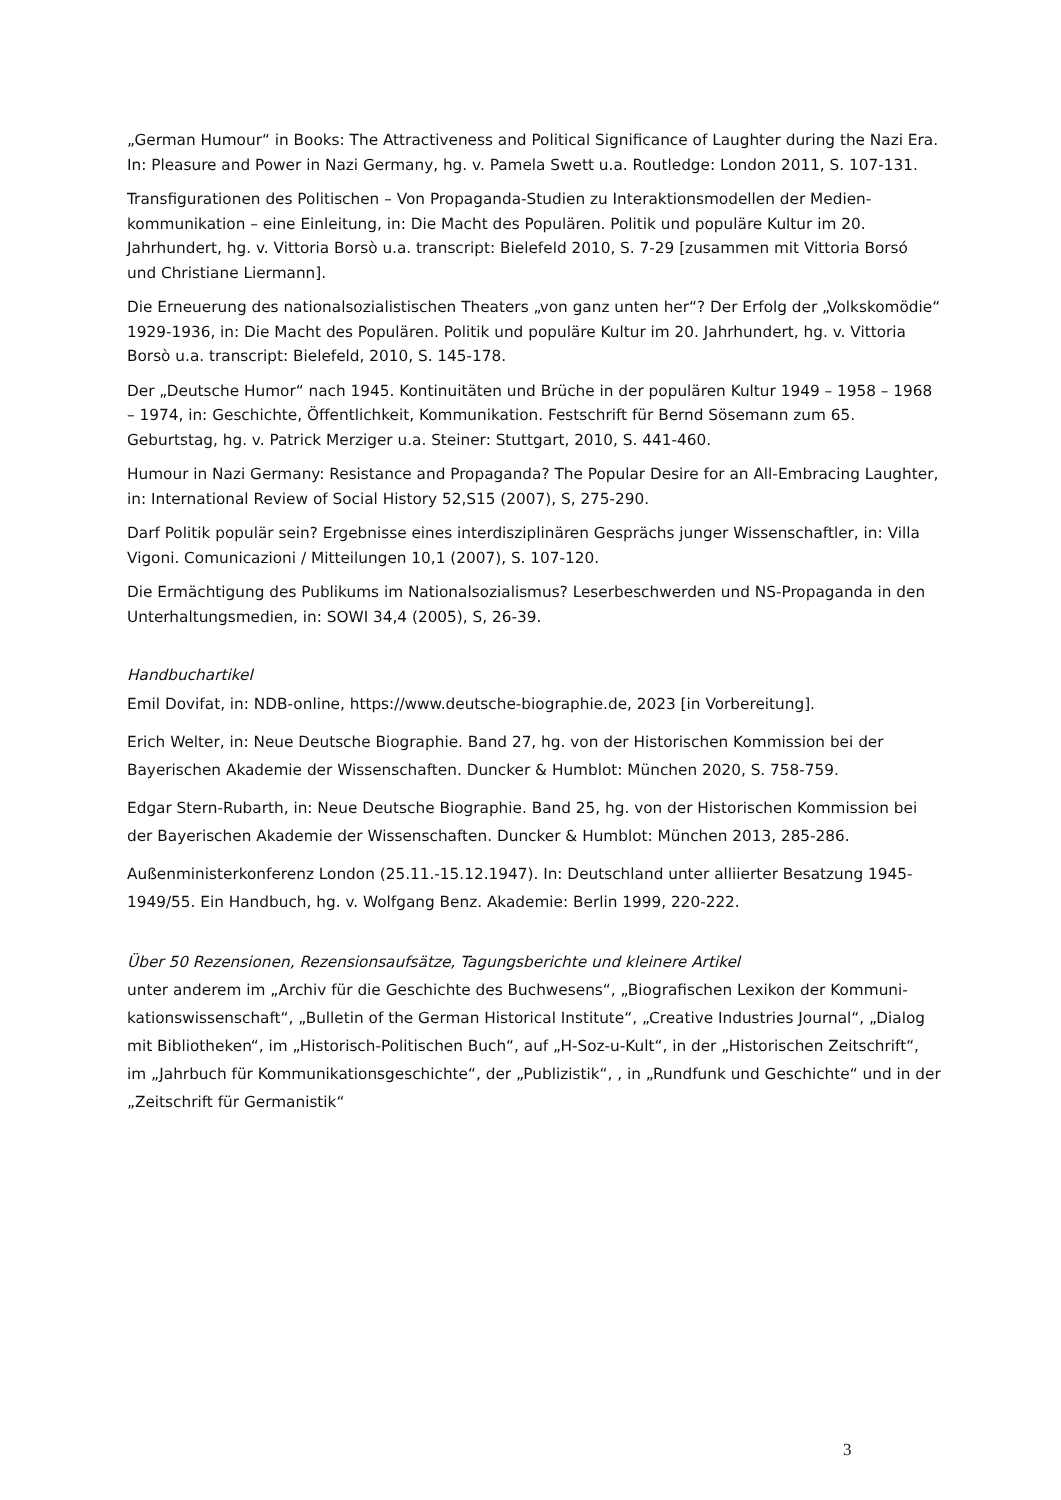„German Humour“ in Books: The Attractiveness and Political Significance of Laughter during the Nazi Era. In: Pleasure and Power in Nazi Germany, hg. v. Pamela Swett u.a. Routledge: London 2011, S. 107-131.
Transfigurationen des Politischen – Von Propaganda-Studien zu Interaktionsmodellen der Medien­kommunikation – eine Einleitung, in: Die Macht des Populären. Politik und populäre Kultur im 20. Jahrhundert, hg. v. Vittoria Borsò u.a. transcript: Bielefeld 2010, S. 7-29 [zusammen mit Vittoria Borsó und Christiane Liermann].
Die Erneuerung des nationalsozialistischen Theaters „von ganz unten her“? Der Erfolg der „Volksko­mödie“ 1929-1936, in: Die Macht des Populären. Politik und populäre Kultur im 20. Jahrhundert, hg. v. Vittoria Borsò u.a. transcript: Bielefeld, 2010, S. 145-178.
Der „Deutsche Humor“ nach 1945. Kontinuitäten und Brüche in der populären Kultur 1949 – 1958 – 1968 – 1974, in: Geschichte, Öffentlichkeit, Kommunikation. Festschrift für Bernd Sösemann zum 65. Geburtstag, hg. v. Patrick Merziger u.a. Steiner: Stuttgart, 2010, S. 441-460.
Humour in Nazi Germany: Resistance and Propaganda? The Popular Desire for an All-Embracing Laughter, in: International Review of Social History 52,S15 (2007), S, 275-290.
Darf Politik populär sein? Ergebnisse eines interdisziplinären Gesprächs junger Wissenschaftler, in: Villa Vigoni. Comunicazioni / Mitteilungen 10,1 (2007), S. 107-120.
Die Ermächtigung des Publikums im Nationalsozialismus? Leserbeschwerden und NS-Propaganda in den Unterhaltungsmedien, in: SOWI 34,4 (2005), S, 26-39.
Handbuchartikel
Emil Dovifat, in: NDB-online, https://www.deutsche-biographie.de, 2023 [in Vorbereitung].
Erich Welter, in: Neue Deutsche Biographie. Band 27, hg. von der Historischen Kommission bei der Bayerischen Akademie der Wissenschaften. Duncker & Humblot: München 2020, S. 758-759.
Edgar Stern-Rubarth, in: Neue Deutsche Biographie. Band 25, hg. von der Historischen Kommission bei der Bayerischen Akademie der Wissenschaften. Duncker & Humblot: München 2013, 285-286.
Außenministerkonferenz London (25.11.-15.12.1947). In: Deutschland unter alliierter Besatzung 1945-1949/55. Ein Handbuch, hg. v. Wolfgang Benz. Akademie: Berlin 1999, 220-222.
Über 50 Rezensionen, Rezensionsaufsätze, Tagungsberichte und kleinere Artikel
unter anderem im „Archiv für die Geschichte des Buchwesens“, „Biografischen Lexikon der Kommuni­kationswissenschaft“, „Bulletin of the German Historical Institute“, „Creative Industries Journal“, „Dia­log mit Bibliotheken“, im „Historisch-Politischen Buch“, auf „H-Soz-u-Kult“, in der „Historischen Zeit­schrift“, im „Jahrbuch für Kommunikationsgeschichte“, der „Publizistik“, , in „Rundfunk und Ge­schichte“ und in der „Zeitschrift für Germanistik“
3